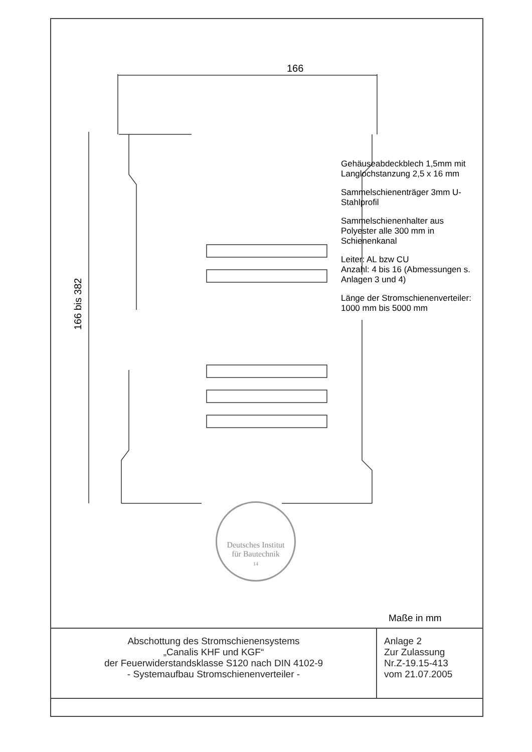166
166 bis 382
Gehäuseabdeckblech 1,5mm mit Langlochstanzung 2,5 x 16 mm
Sammelschienenträger 3mm U-Stahlprofil
Sammelschienenhalter aus Polyester alle 300 mm in Schienenkanal
Leiter: AL bzw CU
Anzahl: 4 bis 16 (Abmessungen s. Anlagen 3 und 4)
Länge der Stromschienenverteiler: 1000 mm bis 5000 mm
Deutsches Institut
für Bautechnik
14
Maße in mm
| Abschottung des Stromschienensystems „Canalis KHF und KGF“ der Feuerwiderstandsklasse S120 nach DIN 4102-9 - Systemaufbau Stromschienenverteiler - | Anlage 2 Zur Zulassung Nr.Z-19.15-413 vom 21.07.2005 |